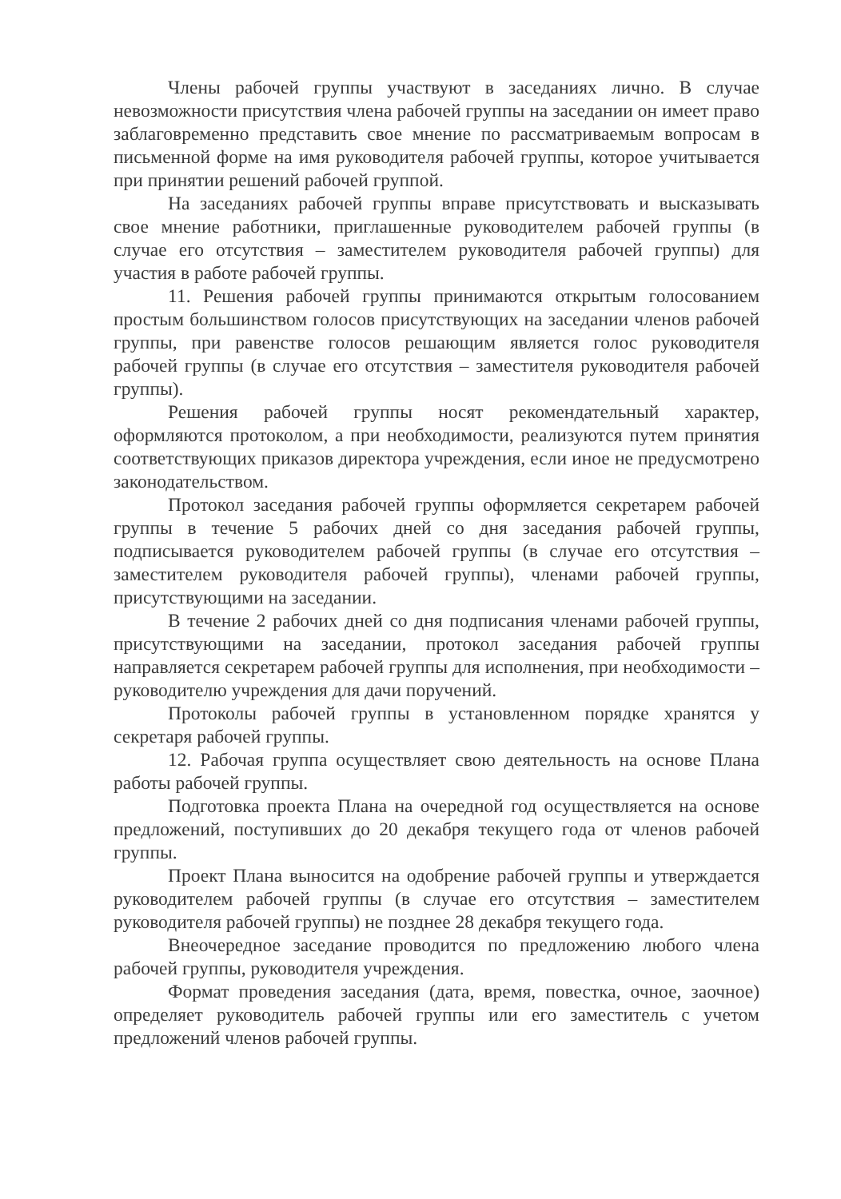Члены рабочей группы участвуют в заседаниях лично. В случае невозможности присутствия члена рабочей группы на заседании он имеет право заблаговременно представить свое мнение по рассматриваемым вопросам в письменной форме на имя руководителя рабочей группы, которое учитывается при принятии решений рабочей группой.
На заседаниях рабочей группы вправе присутствовать и высказывать свое мнение работники, приглашенные руководителем рабочей группы (в случае его отсутствия – заместителем руководителя рабочей группы) для участия в работе рабочей группы.
11. Решения рабочей группы принимаются открытым голосованием простым большинством голосов присутствующих на заседании членов рабочей группы, при равенстве голосов решающим является голос руководителя рабочей группы (в случае его отсутствия – заместителя руководителя рабочей группы).
Решения рабочей группы носят рекомендательный характер, оформляются протоколом, а при необходимости, реализуются путем принятия соответствующих приказов директора учреждения, если иное не предусмотрено законодательством.
Протокол заседания рабочей группы оформляется секретарем рабочей группы в течение 5 рабочих дней со дня заседания рабочей группы, подписывается руководителем рабочей группы (в случае его отсутствия – заместителем руководителя рабочей группы), членами рабочей группы, присутствующими на заседании.
В течение 2 рабочих дней со дня подписания членами рабочей группы, присутствующими на заседании, протокол заседания рабочей группы направляется секретарем рабочей группы для исполнения, при необходимости – руководителю учреждения для дачи поручений.
Протоколы рабочей группы в установленном порядке хранятся у секретаря рабочей группы.
12. Рабочая группа осуществляет свою деятельность на основе Плана работы рабочей группы.
Подготовка проекта Плана на очередной год осуществляется на основе предложений, поступивших до 20 декабря текущего года от членов рабочей группы.
Проект Плана выносится на одобрение рабочей группы и утверждается руководителем рабочей группы (в случае его отсутствия – заместителем руководителя рабочей группы) не позднее 28 декабря текущего года.
Внеочередное заседание проводится по предложению любого члена рабочей группы, руководителя учреждения.
Формат проведения заседания (дата, время, повестка, очное, заочное) определяет руководитель рабочей группы или его заместитель с учетом предложений членов рабочей группы.